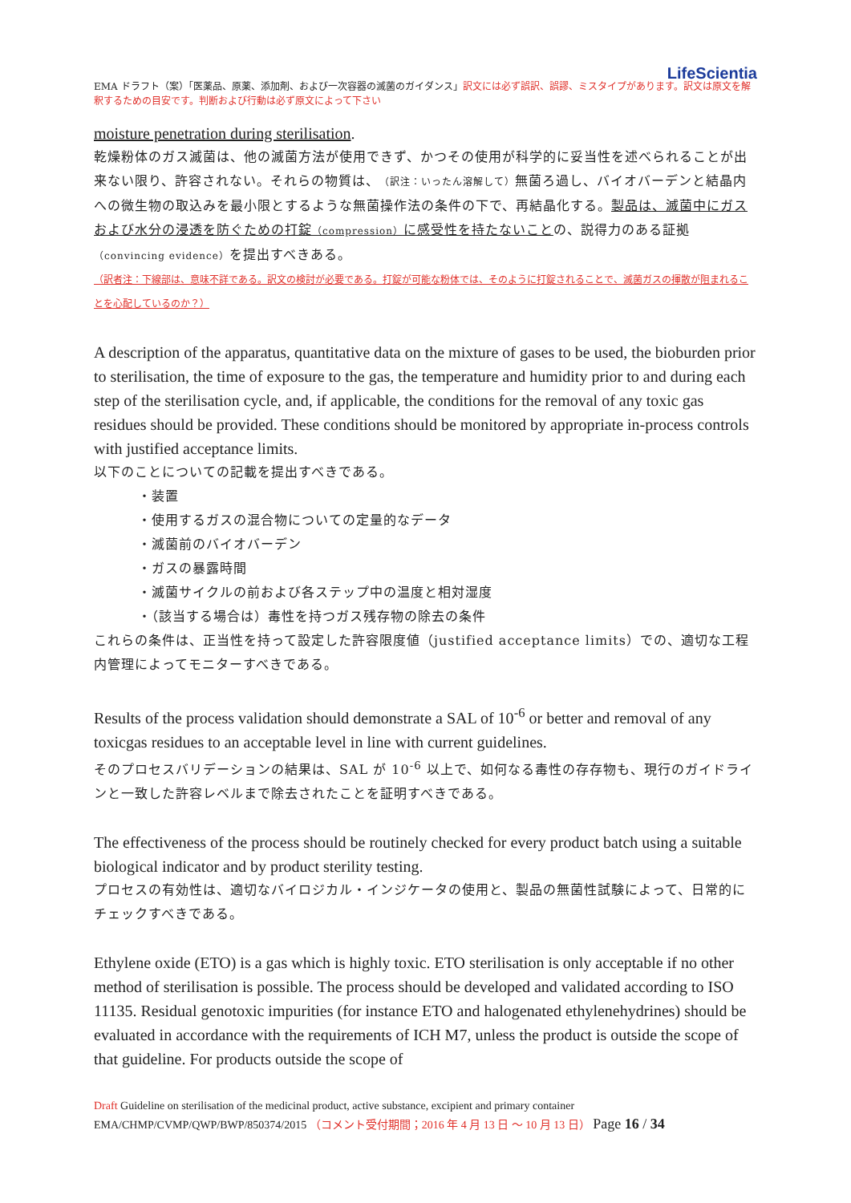LifeScientia
EMA ドラフト（案）「医薬品、原薬、添加剤、および一次容器の滅菌のガイダンス」訳文には必ず誤訳、誤謬、ミスタイプがあります。訳文は原文を解釈するための目安です。判断および行動は必ず原文によって下さい
moisture penetration during sterilisation.
乾燥粉体のガス滅菌は、他の滅菌方法が使用できず、かつその使用が科学的に妥当性を述べられることが出来ない限り、許容されない。それらの物質は、（訳注：いったん溶解して）無菌ろ過し、バイオバーデンと結晶内への微生物の取込みを最小限とするような無菌操作法の条件の下で、再結晶化する。製品は、滅菌中にガスおよび水分の浸透を防ぐための打錠（compression）に感受性を持たないことの、説得力のある証拠（convincing evidence）を提出すべきある。
（訳者注：下線部は、意味不詳である。訳文の検討が必要である。打錠が可能な粉体では、そのように打錠されることで、滅菌ガスの揮散が阻まれることを心配しているのか？）
A description of the apparatus, quantitative data on the mixture of gases to be used, the bioburden prior to sterilisation, the time of exposure to the gas, the temperature and humidity prior to and during each step of the sterilisation cycle, and, if applicable, the conditions for the removal of any toxic gas residues should be provided. These conditions should be monitored by appropriate in-process controls with justified acceptance limits.
以下のことについての記載を提出すべきである。
・装置
・使用するガスの混合物についての定量的なデータ
・滅菌前のバイオバーデン
・ガスの暴露時間
・滅菌サイクルの前および各ステップ中の温度と相対湿度
・（該当する場合は）毒性を持つガス残存物の除去の条件
これらの条件は、正当性を持って設定した許容限度値（justified acceptance limits）での、適切な工程内管理によってモニターすべきである。
Results of the process validation should demonstrate a SAL of 10<sup>-6</sup> or better and removal of any toxicgas residues to an acceptable level in line with current guidelines.
そのプロセスバリデーションの結果は、SAL が 10<sup>-6</sup> 以上で、如何なる毒性の存存物も、現行のガイドラインと一致した許容レベルまで除去されたことを証明すべきである。
The effectiveness of the process should be routinely checked for every product batch using a suitable biological indicator and by product sterility testing.
プロセスの有効性は、適切なバイロジカル・インジケータの使用と、製品の無菌性試験によって、日常的にチェックすべきである。
Ethylene oxide (ETO) is a gas which is highly toxic. ETO sterilisation is only acceptable if no other method of sterilisation is possible. The process should be developed and validated according to ISO 11135. Residual genotoxic impurities (for instance ETO and halogenated ethylenehydrines) should be evaluated in accordance with the requirements of ICH M7, unless the product is outside the scope of that guideline. For products outside the scope of
Draft Guideline on sterilisation of the medicinal product, active substance, excipient and primary container
EMA/CHMP/CVMP/QWP/BWP/850374/2015 （コメント受付期間；2016 年 4 月 13 日 ～ 10 月 13 日） Page 16 / 34